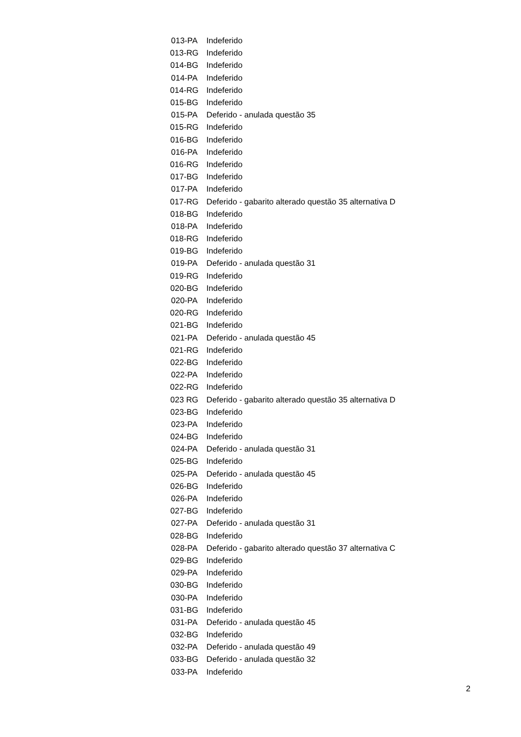| 013-PA | Indeferido |
| 013-RG | Indeferido |
| 014-BG | Indeferido |
| 014-PA | Indeferido |
| 014-RG | Indeferido |
| 015-BG | Indeferido |
| 015-PA | Deferido - anulada questão 35 |
| 015-RG | Indeferido |
| 016-BG | Indeferido |
| 016-PA | Indeferido |
| 016-RG | Indeferido |
| 017-BG | Indeferido |
| 017-PA | Indeferido |
| 017-RG | Deferido - gabarito alterado questão 35 alternativa D |
| 018-BG | Indeferido |
| 018-PA | Indeferido |
| 018-RG | Indeferido |
| 019-BG | Indeferido |
| 019-PA | Deferido - anulada questão 31 |
| 019-RG | Indeferido |
| 020-BG | Indeferido |
| 020-PA | Indeferido |
| 020-RG | Indeferido |
| 021-BG | Indeferido |
| 021-PA | Deferido - anulada questão 45 |
| 021-RG | Indeferido |
| 022-BG | Indeferido |
| 022-PA | Indeferido |
| 022-RG | Indeferido |
| 023 RG | Deferido - gabarito alterado questão 35 alternativa D |
| 023-BG | Indeferido |
| 023-PA | Indeferido |
| 024-BG | Indeferido |
| 024-PA | Deferido - anulada questão 31 |
| 025-BG | Indeferido |
| 025-PA | Deferido - anulada questão 45 |
| 026-BG | Indeferido |
| 026-PA | Indeferido |
| 027-BG | Indeferido |
| 027-PA | Deferido - anulada questão 31 |
| 028-BG | Indeferido |
| 028-PA | Deferido - gabarito alterado questão 37 alternativa C |
| 029-BG | Indeferido |
| 029-PA | Indeferido |
| 030-BG | Indeferido |
| 030-PA | Indeferido |
| 031-BG | Indeferido |
| 031-PA | Deferido - anulada questão 45 |
| 032-BG | Indeferido |
| 032-PA | Deferido - anulada questão 49 |
| 033-BG | Deferido - anulada questão 32 |
| 033-PA | Indeferido |
2